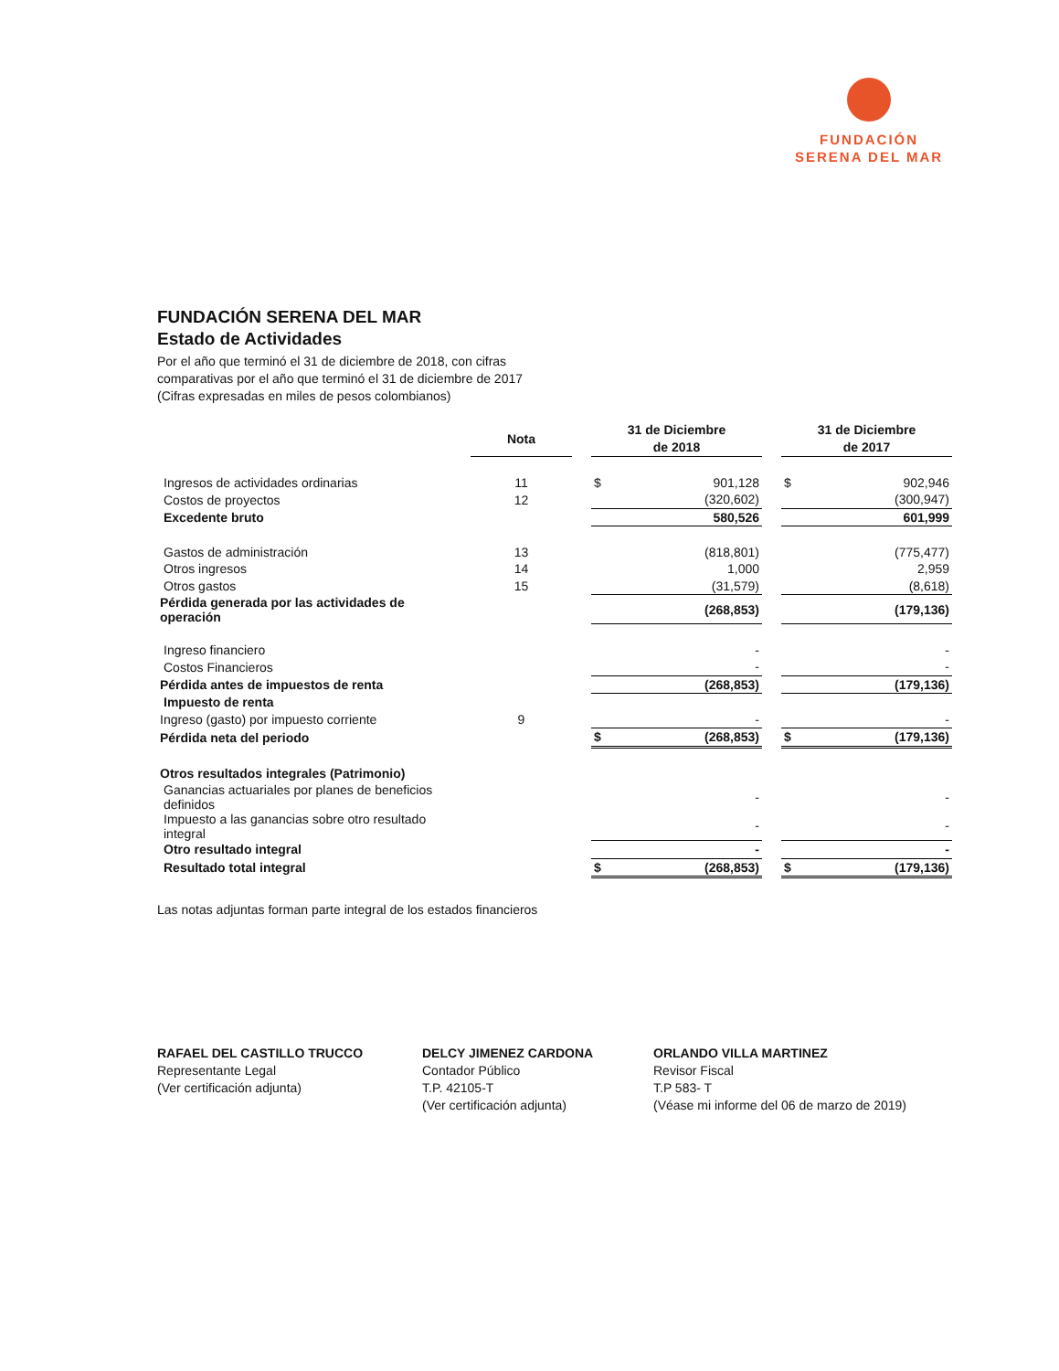FUNDACIÓN
SERENA DEL MAR
FUNDACIÓN SERENA DEL MAR
Estado de Actividades
Por el año que terminó el 31 de diciembre de 2018, con cifras
comparativas por el año que terminó el 31 de diciembre de 2017
(Cifras expresadas en miles de pesos colombianos)
| | Nota | | 31 de Diciembre de 2018 | | | 31 de Diciembre de 2017 | |
| Ingresos de actividades ordinarias | 11 | | $ | 901,128 | | $ | 902,946 |
| Costos de proyectos | 12 | | | (320,602) | | | (300,947) |
| Excedente bruto | | | | 580,526 | | | 601,999 |
| Gastos de administración | 13 | | | (818,801) | | | (775,477) |
| Otros ingresos | 14 | | | 1,000 | | | 2,959 |
| Otros gastos | 15 | | | (31,579) | | | (8,618) |
| Pérdida generada por las actividades de operación | | | | (268,853) | | | (179,136) |
| Ingreso financiero | | | | - | | | - |
| Costos Financieros | | | | - | | | - |
| Pérdida antes de impuestos de renta | | | | (268,853) | | | (179,136) |
| Impuesto de renta | | | | | | | |
| Ingreso (gasto) por impuesto corriente | 9 | | | - | | | - |
| Pérdida neta del periodo | | | $ | (268,853) | | $ | (179,136) |
| Otros resultados integrales (Patrimonio) | | | | | | | |
| Ganancias actuariales por planes de beneficios definidos | | | | - | | | - |
| Impuesto a las ganancias sobre otro resultado integral | | | | - | | | - |
| Otro resultado integral | | | | - | | | - |
| Resultado total integral | | | $ | (268,853) | | $ | (179,136) |
Las notas adjuntas forman parte integral de los estados financieros
RAFAEL DEL CASTILLO TRUCCO
Representante Legal
(Ver certificación adjunta)
DELCY JIMENEZ CARDONA
Contador Público
T.P. 42105-T
(Ver certificación adjunta)
ORLANDO VILLA MARTINEZ
Revisor Fiscal
T.P 583- T
(Véase mi informe del 06 de marzo de 2019)